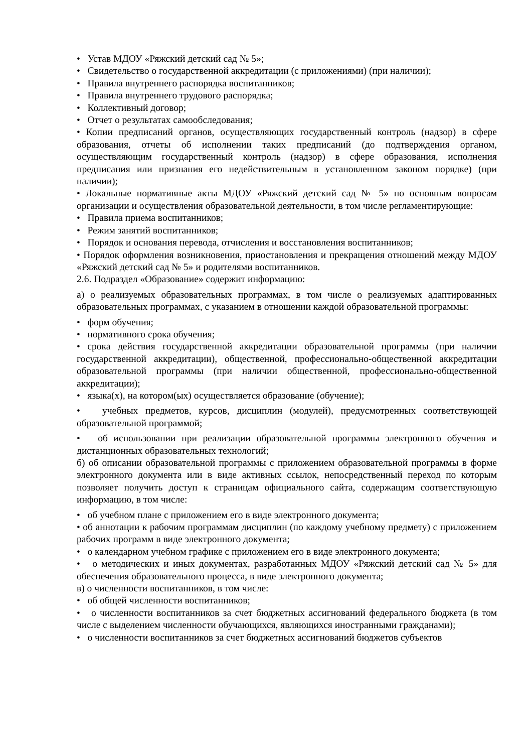• Устав МДОУ «Ряжский детский сад № 5»;
• Свидетельство о государственной аккредитации (с приложениями) (при наличии);
• Правила внутреннего распорядка воспитанников;
• Правила внутреннего трудового распорядка;
• Коллективный договор;
• Отчет о результатах самообследования;
• Копии предписаний органов, осуществляющих государственный контроль (надзор) в сфере образования, отчеты об исполнении таких предписаний (до подтверждения органом, осуществляющим государственный контроль (надзор) в сфере образования, исполнения предписания или признания его недействительным в установленном законом порядке) (при наличии);
• Локальные нормативные акты МДОУ «Ряжский детский сад № 5» по основным вопросам организации и осуществления образовательной деятельности, в том числе регламентирующие:
• Правила приема воспитанников;
• Режим занятий воспитанников;
• Порядок и основания перевода, отчисления и восстановления воспитанников;
• Порядок оформления возникновения, приостановления и прекращения отношений между МДОУ «Ряжский детский сад № 5» и родителями воспитанников.
2.6. Подраздел «Образование» содержит информацию:
а) о реализуемых образовательных программах, в том числе о реализуемых адаптированных образовательных программах, с указанием в отношении каждой образовательной программы:
• форм обучения;
• нормативного срока обучения;
• срока действия государственной аккредитации образовательной программы (при наличии государственной аккредитации), общественной, профессионально-общественной аккредитации образовательной программы (при наличии общественной, профессионально-общественной аккредитации);
• языка(х), на котором(ых) осуществляется образование (обучение);
• учебных предметов, курсов, дисциплин (модулей), предусмотренных соответствующей образовательной программой;
• об использовании при реализации образовательной программы электронного обучения и дистанционных образовательных технологий;
б) об описании образовательной программы с приложением образовательной программы в форме электронного документа или в виде активных ссылок, непосредственный переход по которым позволяет получить доступ к страницам официального сайта, содержащим соответствующую информацию, в том числе:
• об учебном плане с приложением его в виде электронного документа;
• об аннотации к рабочим программам дисциплин (по каждому учебному предмету) с приложением рабочих программ в виде электронного документа;
• о календарном учебном графике с приложением его в виде электронного документа;
• о методических и иных документах, разработанных МДОУ «Ряжский детский сад № 5» для обеспечения образовательного процесса, в виде электронного документа;
в) о численности воспитанников, в том числе:
• об общей численности воспитанников;
• о численности воспитанников за счет бюджетных ассигнований федерального бюджета (в том числе с выделением численности обучающихся, являющихся иностранными гражданами);
• о численности воспитанников за счет бюджетных ассигнований бюджетов субъектов